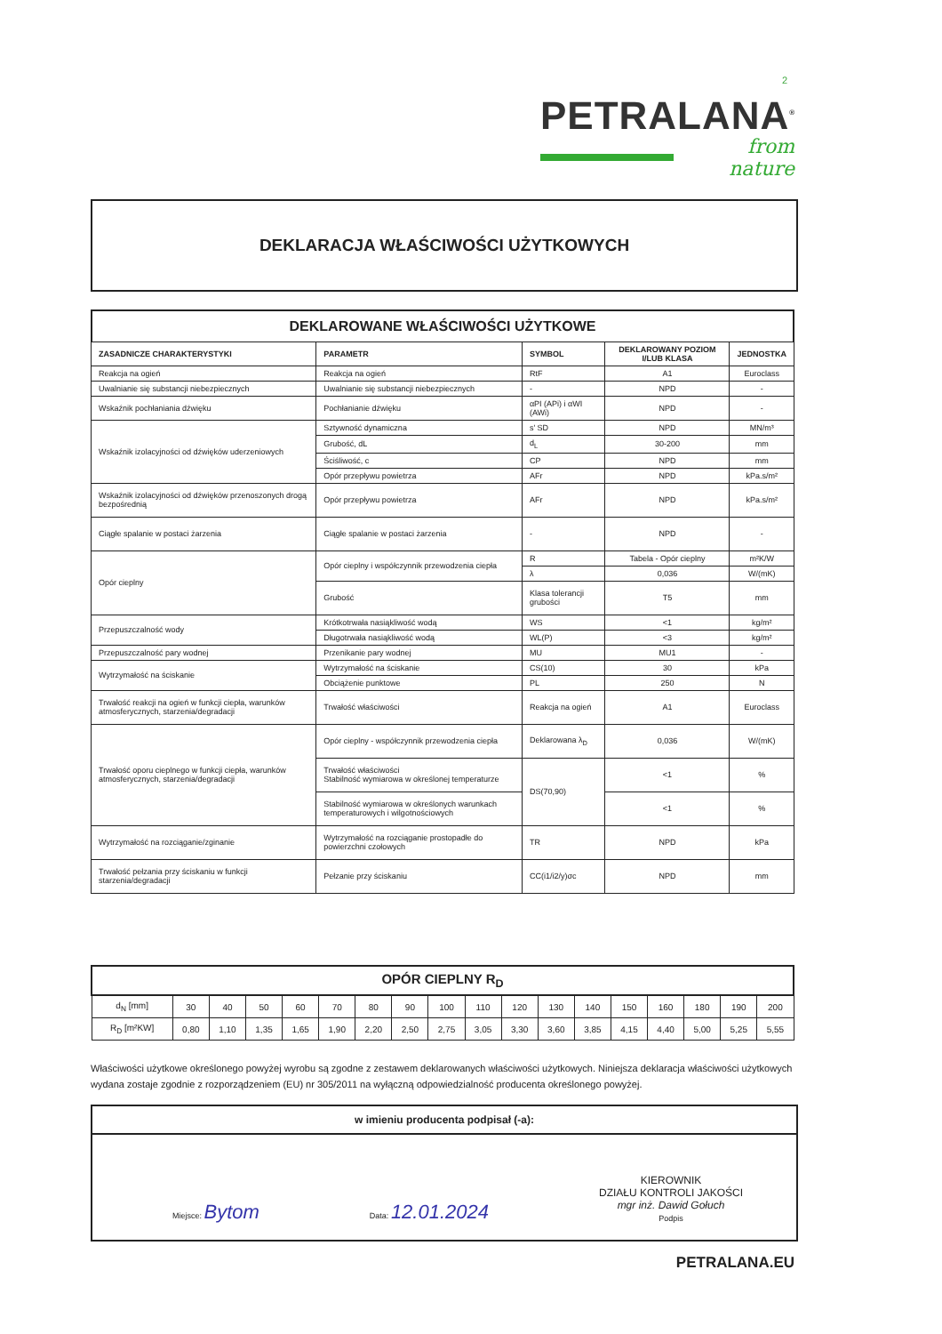2
PETRALANA<sup>®</sup>
from nature
DEKLARACJA WŁAŚCIWOŚCI UŻYTKOWYCH
DEKLAROWANE WŁAŚCIWOŚCI UŻYTKOWE
| ZASADNICZE CHARAKTERYSTYKI | PARAMETR | SYMBOL | DEKLAROWANY POZIOM I/LUB KLASA | JEDNOSTKA |
| --- | --- | --- | --- | --- |
| Reakcja na ogień | Reakcja na ogień | RtF | A1 | Euroclass |
| Uwalnianie się substancji niebezpiecznych | Uwalnianie się substancji niebezpiecznych | - | NPD | - |
| Wskaźnik pochłaniania dźwięku | Pochłanianie dźwięku | αPI (APi) i αWI (AWi) | NPD | - |
| Wskaźnik izolacyjności od dźwięków uderzeniowych | Sztywność dynamiczna | s' SD | NPD | MN/m³ |
| | Grubość, dL | d<sub>L</sub> | 30-200 | mm |
| | Ściśliwość, c | CP | NPD | mm |
| | Opór przepływu powietrza | AFr | NPD | kPa.s/m² |
| Wskaźnik izolacyjności od dźwięków przenoszonych drogą bezpośrednią | Opór przepływu powietrza | AFr | NPD | kPa.s/m² |
| Ciągłe spalanie w postaci żarzenia | Ciągłe spalanie w postaci żarzenia | - | NPD | - |
| Opór cieplny | Opór cieplny i współczynnik przewodzenia ciepła | R | Tabela - Opór cieplny | m²K/W |
| | | λ | 0,036 | W/(mK) |
| | Grubość | Klasa tolerancji grubości | T5 | mm |
| Przepuszczalność wody | Krótkotrwała nasiąkliwość wodą | WS | <1 | kg/m² |
| | Długotrwała nasiąkliwość wodą | WL(P) | <3 | kg/m² |
| Przepuszczalność pary wodnej | Przenikanie pary wodnej | MU | MU1 | - |
| Wytrzymałość na ściskanie | Wytrzymałość na ściskanie | CS(10) | 30 | kPa |
| | Obciążenie punktowe | PL | 250 | N |
| Trwałość reakcji na ogień w funkcji ciepła, warunków atmosferycznych, starzenia/degradacji | Trwałość właściwości | Reakcja na ogień | A1 | Euroclass |
| Trwałość oporu cieplnego w funkcji ciepła, warunków atmosferycznych, starzenia/degradacji | Opór cieplny - współczynnik przewodzenia ciepła | Deklarowana λ<sub>D</sub> | 0,036 | W/(mK) |
| | Trwałość właściwości Stabilność wymiarowa w określonej temperaturze | DS(70,90) | <1 | % |
| | Stabilność wymiarowa w określonych warunkach temperaturowych i wilgotnościowych | | <1 | % |
| Wytrzymałość na rozciąganie/zginanie | Wytrzymałość na rozciąganie prostopadłe do powierzchni czołowych | TR | NPD | kPa |
| Trwałość pełzania przy ściskaniu w funkcji starzenia/degradacji | Pełzanie przy ściskaniu | CC(i1/i2/y)σc | NPD | mm |
| OPÓR CIEPLNY R<sub>D</sub> | | | | | | | | | | | | | | | | | |
| d<sub>N</sub> [mm] | 30 | 40 | 50 | 60 | 70 | 80 | 90 | 100 | 110 | 120 | 130 | 140 | 150 | 160 | 180 | 190 | 200 |
| R<sub>D</sub> [m²KW] | 0,80 | 1,10 | 1,35 | 1,65 | 1,90 | 2,20 | 2,50 | 2,75 | 3,05 | 3,30 | 3,60 | 3,85 | 4,15 | 4,40 | 5,00 | 5,25 | 5,55 |
Właściwości użytkowe określonego powyżej wyrobu są zgodne z zestawem deklarowanych właściwości użytkowych. Niniejsza deklaracja właściwości użytkowych wydana zostaje zgodnie z rozporządzeniem (EU) nr 305/2011 na wyłączną odpowiedzialność producenta określonego powyżej.
w imieniu producenta podpisał (-a):
Miejsce: Bytom
Data: 12.01.2024
KIEROWNIK
DZIAŁU KONTROLI JAKOŚCI
mgr inż. Dawid Gołuch
Podpis
PETRALANA.EU